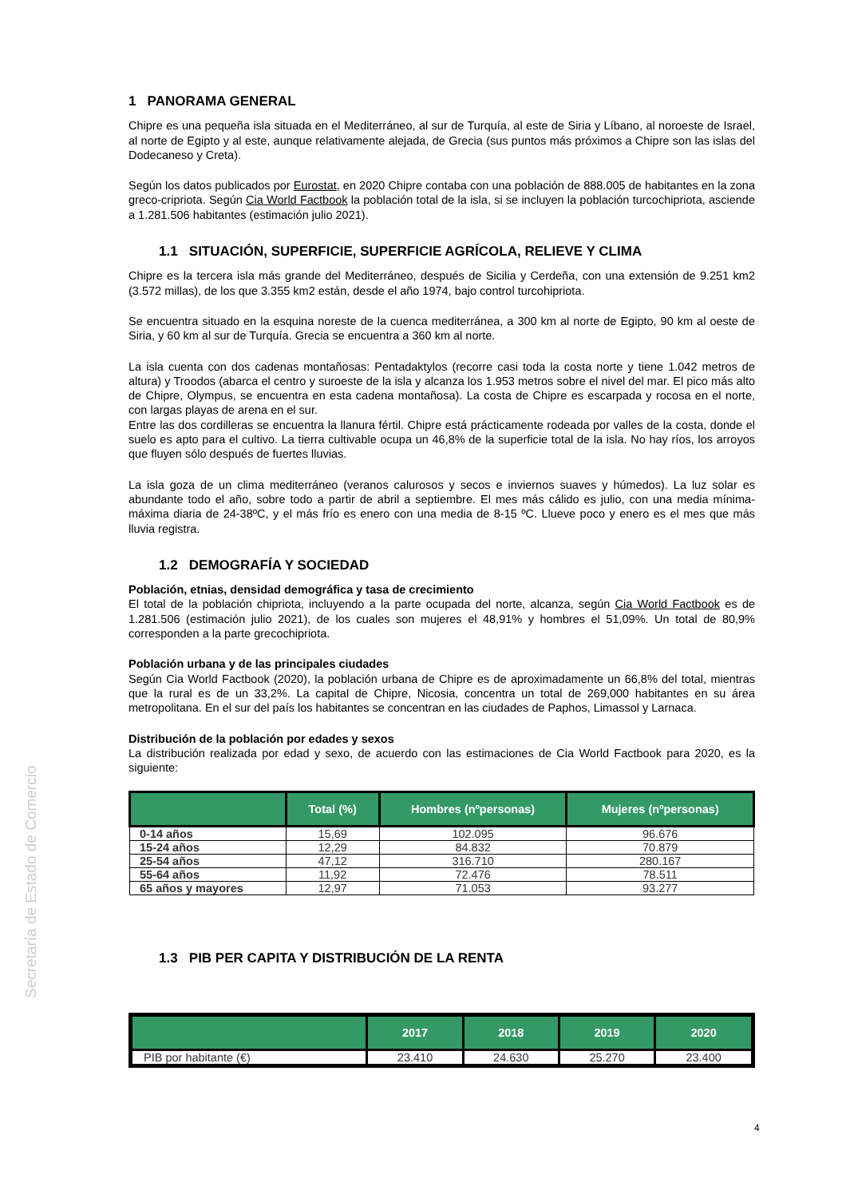Secretaría de Estado de Comercio
1 PANORAMA GENERAL
Chipre es una pequeña isla situada en el Mediterráneo, al sur de Turquía, al este de Siria y Líbano, al noroeste de Israel, al norte de Egipto y al este, aunque relativamente alejada, de Grecia (sus puntos más próximos a Chipre son las islas del Dodecaneso y Creta).
Según los datos publicados por Eurostat, en 2020 Chipre contaba con una población de 888.005 de habitantes en la zona greco-cripriota. Según Cia World Factbook la población total de la isla, si se incluyen la población turcochipriota, asciende a 1.281.506 habitantes (estimación julio 2021).
1.1 SITUACIÓN, SUPERFICIE, SUPERFICIE AGRÍCOLA, RELIEVE Y CLIMA
Chipre es la tercera isla más grande del Mediterráneo, después de Sicilia y Cerdeña, con una extensión de 9.251 km2 (3.572 millas), de los que 3.355 km2 están, desde el año 1974, bajo control turcohipriota.
Se encuentra situado en la esquina noreste de la cuenca mediterránea, a 300 km al norte de Egipto, 90 km al oeste de Siria, y 60 km al sur de Turquía. Grecia se encuentra a 360 km al norte.
La isla cuenta con dos cadenas montañosas: Pentadaktylos (recorre casi toda la costa norte y tiene 1.042 metros de altura) y Troodos (abarca el centro y suroeste de la isla y alcanza los 1.953 metros sobre el nivel del mar. El pico más alto de Chipre, Olympus, se encuentra en esta cadena montañosa). La costa de Chipre es escarpada y rocosa en el norte, con largas playas de arena en el sur.
Entre las dos cordilleras se encuentra la llanura fértil. Chipre está prácticamente rodeada por valles de la costa, donde el suelo es apto para el cultivo. La tierra cultivable ocupa un 46,8% de la superficie total de la isla. No hay ríos, los arroyos que fluyen sólo después de fuertes lluvias.
La isla goza de un clima mediterráneo (veranos calurosos y secos e inviernos suaves y húmedos). La luz solar es abundante todo el año, sobre todo a partir de abril a septiembre. El mes más cálido es julio, con una media mínima-máxima diaria de 24-38ºC, y el más frío es enero con una media de 8-15 ºC. Llueve poco y enero es el mes que más lluvia registra.
1.2 DEMOGRAFÍA Y SOCIEDAD
Población, etnias, densidad demográfica y tasa de crecimiento
El total de la población chipriota, incluyendo a la parte ocupada del norte, alcanza, según Cia World Factbook es de 1.281.506 (estimación julio 2021), de los cuales son mujeres el 48,91% y hombres el 51,09%. Un total de 80,9% corresponden a la parte grecochipriota.
Población urbana y de las principales ciudades
Según Cia World Factbook (2020), la población urbana de Chipre es de aproximadamente un 66,8% del total, mientras que la rural es de un 33,2%. La capital de Chipre, Nicosia, concentra un total de 269,000 habitantes en su área metropolitana. En el sur del país los habitantes se concentran en las ciudades de Paphos, Limassol y Larnaca.
Distribución de la población por edades y sexos
La distribución realizada por edad y sexo, de acuerdo con las estimaciones de Cia World Factbook para 2020, es la siguiente:
| | Total (%) | Hombres (nºpersonas) | Mujeres (nºpersonas) |
| --- | --- | --- | --- |
| 0-14 años | 15,69 | 102.095 | 96.676 |
| 15-24 años | 12,29 | 84.832 | 70.879 |
| 25-54 años | 47,12 | 316.710 | 280.167 |
| 55-64 años | 11,92 | 72.476 | 78.511 |
| 65 años y mayores | 12,97 | 71.053 | 93.277 |
1.3 PIB PER CAPITA Y DISTRIBUCIÓN DE LA RENTA
| | 2017 | 2018 | 2019 | 2020 |
| --- | --- | --- | --- | --- |
| PIB por habitante (€) | 23.410 | 24.630 | 25.270 | 23.400 |
4